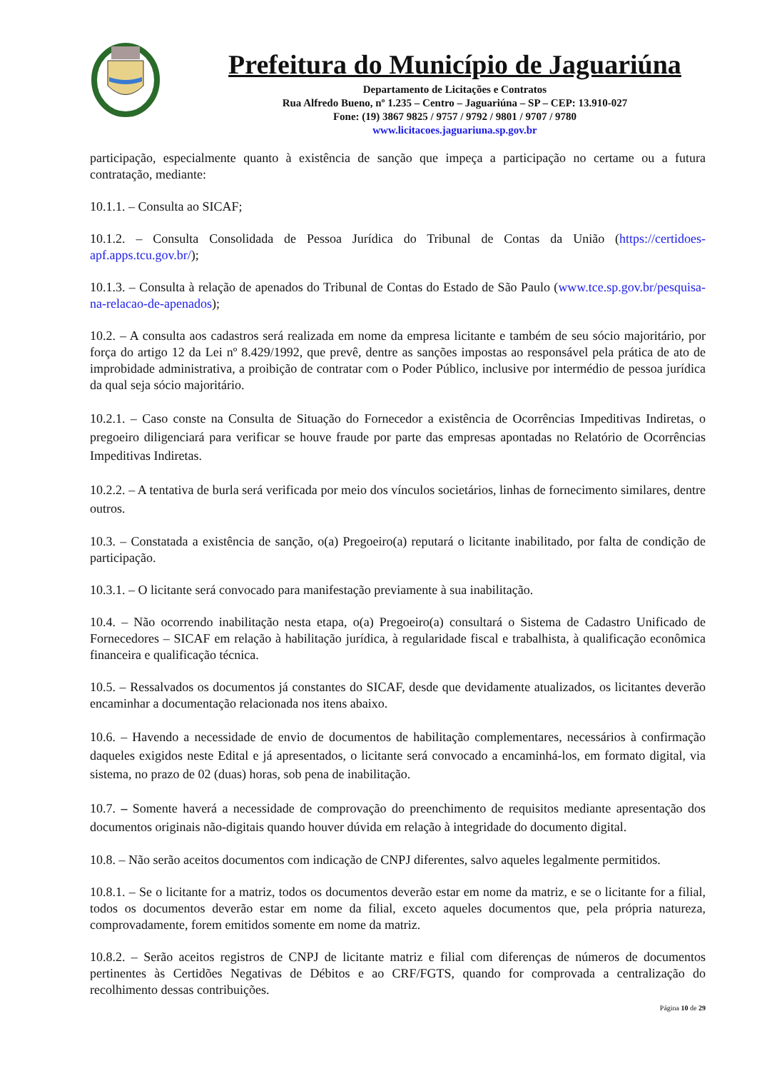Prefeitura do Município de Jaguariúna
Departamento de Licitações e Contratos
Rua Alfredo Bueno, nº 1.235 – Centro – Jaguariúna – SP – CEP: 13.910-027
Fone: (19) 3867 9825 / 9757 / 9792 / 9801 / 9707 / 9780
www.licitacoes.jaguariuna.sp.gov.br
participação, especialmente quanto à existência de sanção que impeça a participação no certame ou a futura contratação, mediante:
10.1.1. – Consulta ao SICAF;
10.1.2. – Consulta Consolidada de Pessoa Jurídica do Tribunal de Contas da União (https://certidoes-apf.apps.tcu.gov.br/);
10.1.3. – Consulta à relação de apenados do Tribunal de Contas do Estado de São Paulo (www.tce.sp.gov.br/pesquisa-na-relacao-de-apenados);
10.2. – A consulta aos cadastros será realizada em nome da empresa licitante e também de seu sócio majoritário, por força do artigo 12 da Lei nº 8.429/1992, que prevê, dentre as sanções impostas ao responsável pela prática de ato de improbidade administrativa, a proibição de contratar com o Poder Público, inclusive por intermédio de pessoa jurídica da qual seja sócio majoritário.
10.2.1. – Caso conste na Consulta de Situação do Fornecedor a existência de Ocorrências Impeditivas Indiretas, o pregoeiro diligenciará para verificar se houve fraude por parte das empresas apontadas no Relatório de Ocorrências Impeditivas Indiretas.
10.2.2. – A tentativa de burla será verificada por meio dos vínculos societários, linhas de fornecimento similares, dentre outros.
10.3. – Constatada a existência de sanção, o(a) Pregoeiro(a) reputará o licitante inabilitado, por falta de condição de participação.
10.3.1. – O licitante será convocado para manifestação previamente à sua inabilitação.
10.4. – Não ocorrendo inabilitação nesta etapa, o(a) Pregoeiro(a) consultará o Sistema de Cadastro Unificado de Fornecedores – SICAF em relação à habilitação jurídica, à regularidade fiscal e trabalhista, à qualificação econômica financeira e qualificação técnica.
10.5. – Ressalvados os documentos já constantes do SICAF, desde que devidamente atualizados, os licitantes deverão encaminhar a documentação relacionada nos itens abaixo.
10.6. – Havendo a necessidade de envio de documentos de habilitação complementares, necessários à confirmação daqueles exigidos neste Edital e já apresentados, o licitante será convocado a encaminhá-los, em formato digital, via sistema, no prazo de 02 (duas) horas, sob pena de inabilitação.
10.7. – Somente haverá a necessidade de comprovação do preenchimento de requisitos mediante apresentação dos documentos originais não-digitais quando houver dúvida em relação à integridade do documento digital.
10.8. – Não serão aceitos documentos com indicação de CNPJ diferentes, salvo aqueles legalmente permitidos.
10.8.1. – Se o licitante for a matriz, todos os documentos deverão estar em nome da matriz, e se o licitante for a filial, todos os documentos deverão estar em nome da filial, exceto aqueles documentos que, pela própria natureza, comprovadamente, forem emitidos somente em nome da matriz.
10.8.2. – Serão aceitos registros de CNPJ de licitante matriz e filial com diferenças de números de documentos pertinentes às Certidões Negativas de Débitos e ao CRF/FGTS, quando for comprovada a centralização do recolhimento dessas contribuições.
Página 10 de 29